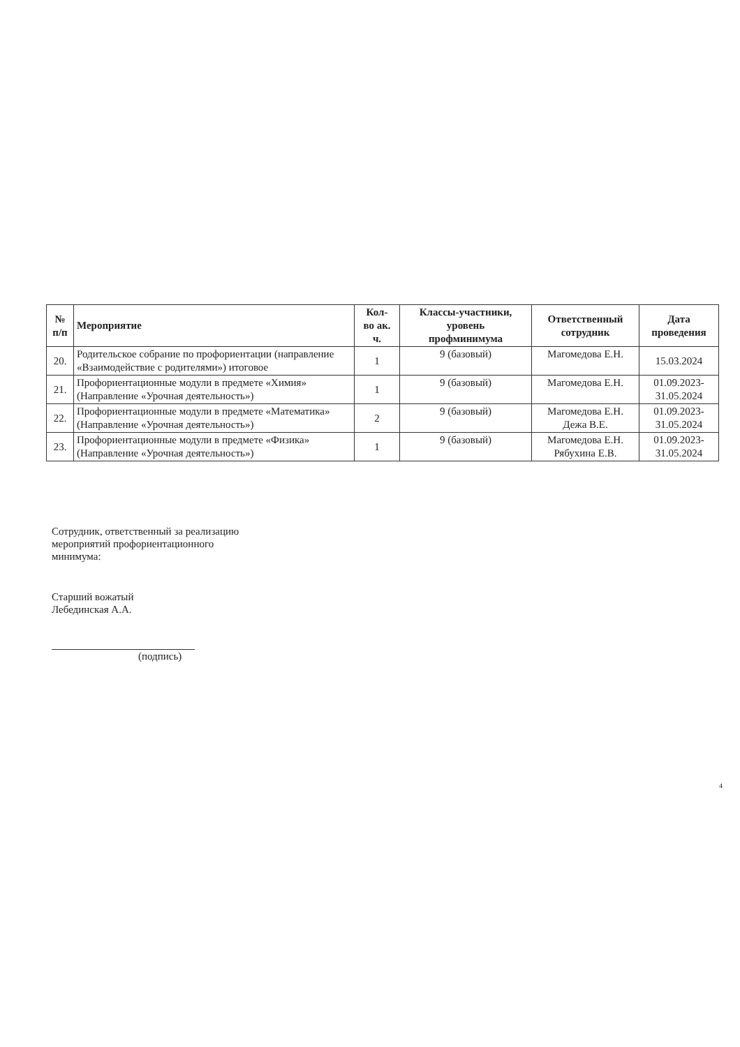| № п/п | Мероприятие | Кол- во ак. ч. | Классы-участники, уровень профминимума | Ответственный сотрудник | Дата проведения |
| --- | --- | --- | --- | --- | --- |
| 20. | Родительское собрание по профориентации (направление «Взаимодействие с родителями») итоговое | 1 | 9 (базовый) | Магомедова Е.Н. | 15.03.2024 |
| 21. | Профориентационные модули в предмете «Химия» (Направление «Урочная деятельность») | 1 | 9 (базовый) | Магомедова Е.Н. | 01.09.2023- 31.05.2024 |
| 22. | Профориентационные модули в предмете «Математика» (Направление «Урочная деятельность») | 2 | 9 (базовый) | Магомедова Е.Н. Дежа В.Е. | 01.09.2023- 31.05.2024 |
| 23. | Профориентационные модули в предмете «Физика» (Направление «Урочная деятельность») | 1 | 9 (базовый) | Магомедова Е.Н. Рябухина Е.В. | 01.09.2023- 31.05.2024 |
Сотрудник, ответственный за реализацию
мероприятий профориентационного
минимума:
Старший вожатый
Лебединская А.А.
(подпись)
4